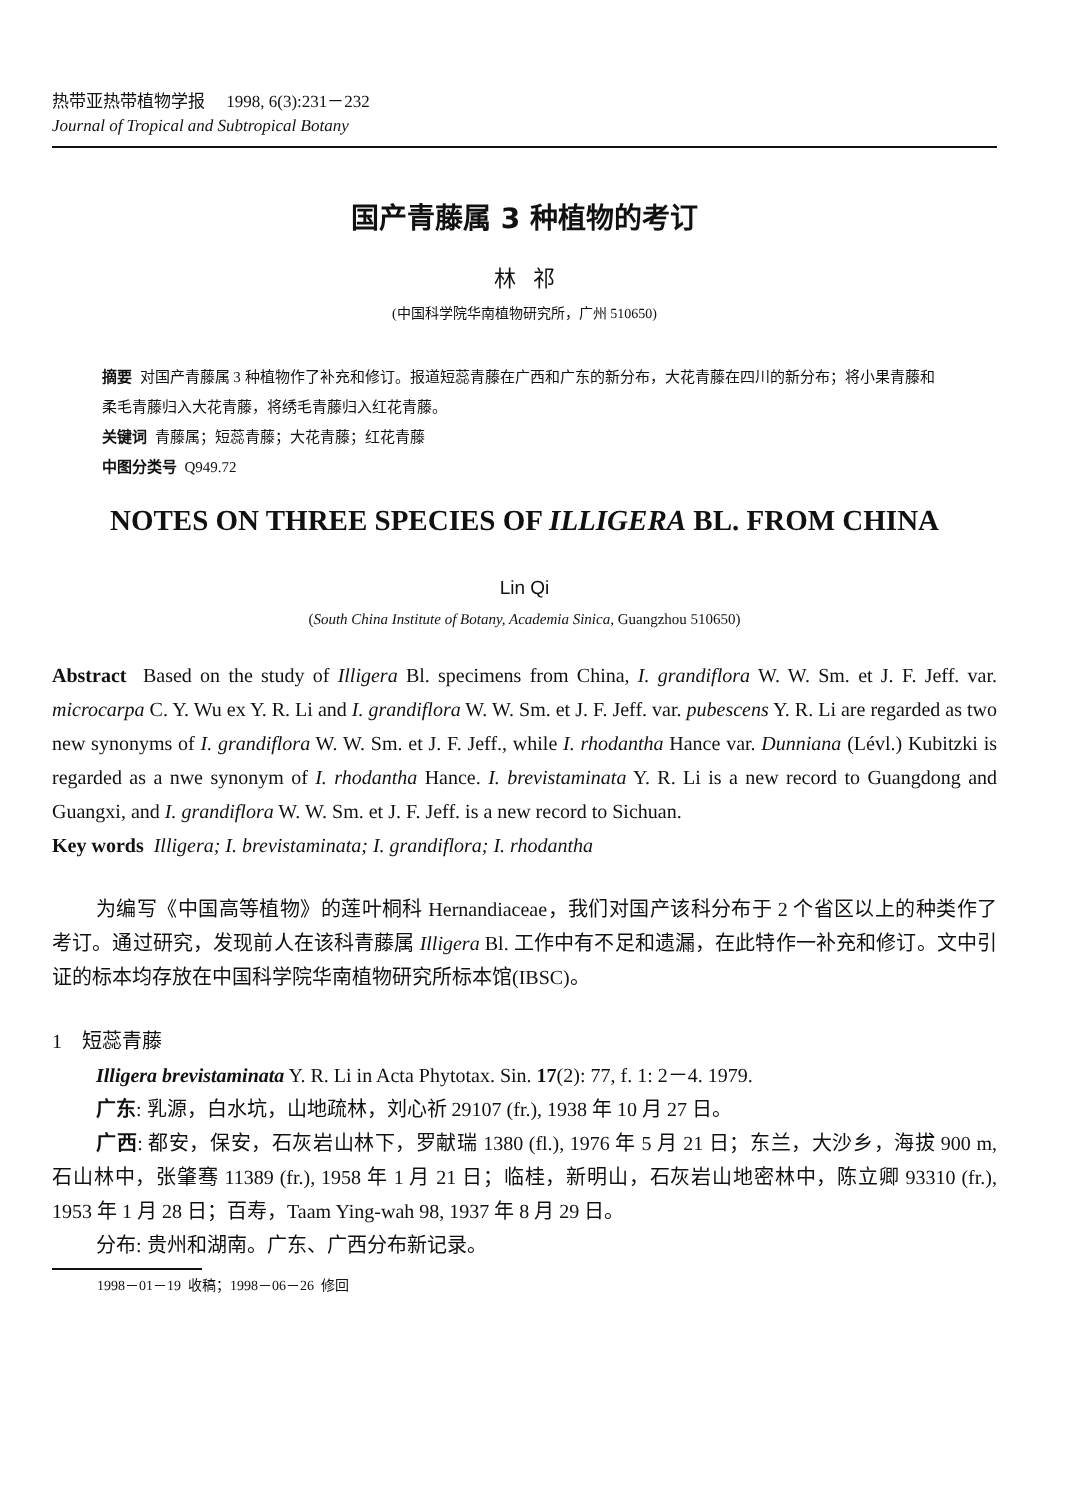热带亚热带植物学报 1998, 6(3):231－232
Journal of Tropical and Subtropical Botany
国产青藤属 3 种植物的考订
林 祁
(中国科学院华南植物研究所，广州 510650)
摘要 对国产青藤属 3 种植物作了补充和修订。报道短蕊青藤在广西和广东的新分布，大花青藤在四川的新分布；将小果青藤和柔毛青藤归入大花青藤，将绣毛青藤归入红花青藤。
关键词 青藤属；短蕊青藤；大花青藤；红花青藤
中图分类号 Q949.72
NOTES ON THREE SPECIES OF ILLIGERA BL. FROM CHINA
Lin Qi
(South China Institute of Botany, Academia Sinica, Guangzhou 510650)
Abstract Based on the study of Illigera Bl. specimens from China, I. grandiflora W. W. Sm. et J. F. Jeff. var. microcarpa C. Y. Wu ex Y. R. Li and I. grandiflora W. W. Sm. et J. F. Jeff. var. pubescens Y. R. Li are regarded as two new synonyms of I. grandiflora W. W. Sm. et J. F. Jeff., while I. rhodantha Hance var. Dunniana (Lévl.) Kubitzki is regarded as a nwe synonym of I. rhodantha Hance. I. brevistaminata Y. R. Li is a new record to Guangdong and Guangxi, and I. grandiflora W. W. Sm. et J. F. Jeff. is a new record to Sichuan.
Key words Illigera; I. brevistaminata; I. grandiflora; I. rhodantha
为编写《中国高等植物》的莲叶桐科 Hernandiaceae，我们对国产该科分布于 2 个省区以上的种类作了考订。通过研究，发现前人在该科青藤属 Illigera Bl. 工作中有不足和遗漏，在此特作一补充和修订。文中引证的标本均存放在中国科学院华南植物研究所标本馆(IBSC)。
1 短蕊青藤
Illigera brevistaminata Y. R. Li in Acta Phytotax. Sin. 17(2): 77, f. 1: 2－4. 1979.
广东: 乳源，白水坑，山地疏林，刘心祈 29107 (fr.), 1938 年 10 月 27 日。
广西: 都安，保安，石灰岩山林下，罗献瑞 1380 (fl.), 1976 年 5 月 21 日；东兰，大沙乡，海拔 900 m, 石山林中，张肇骞 11389 (fr.), 1958 年 1 月 21 日；临桂，新明山，石灰岩山地密林中，陈立卿 93310 (fr.), 1953 年 1 月 28 日；百寿，Taam Ying-wah 98, 1937 年 8 月 29 日。
分布: 贵州和湖南。广东、广西分布新记录。
1998－01－19 收稿；1998－06－26 修回